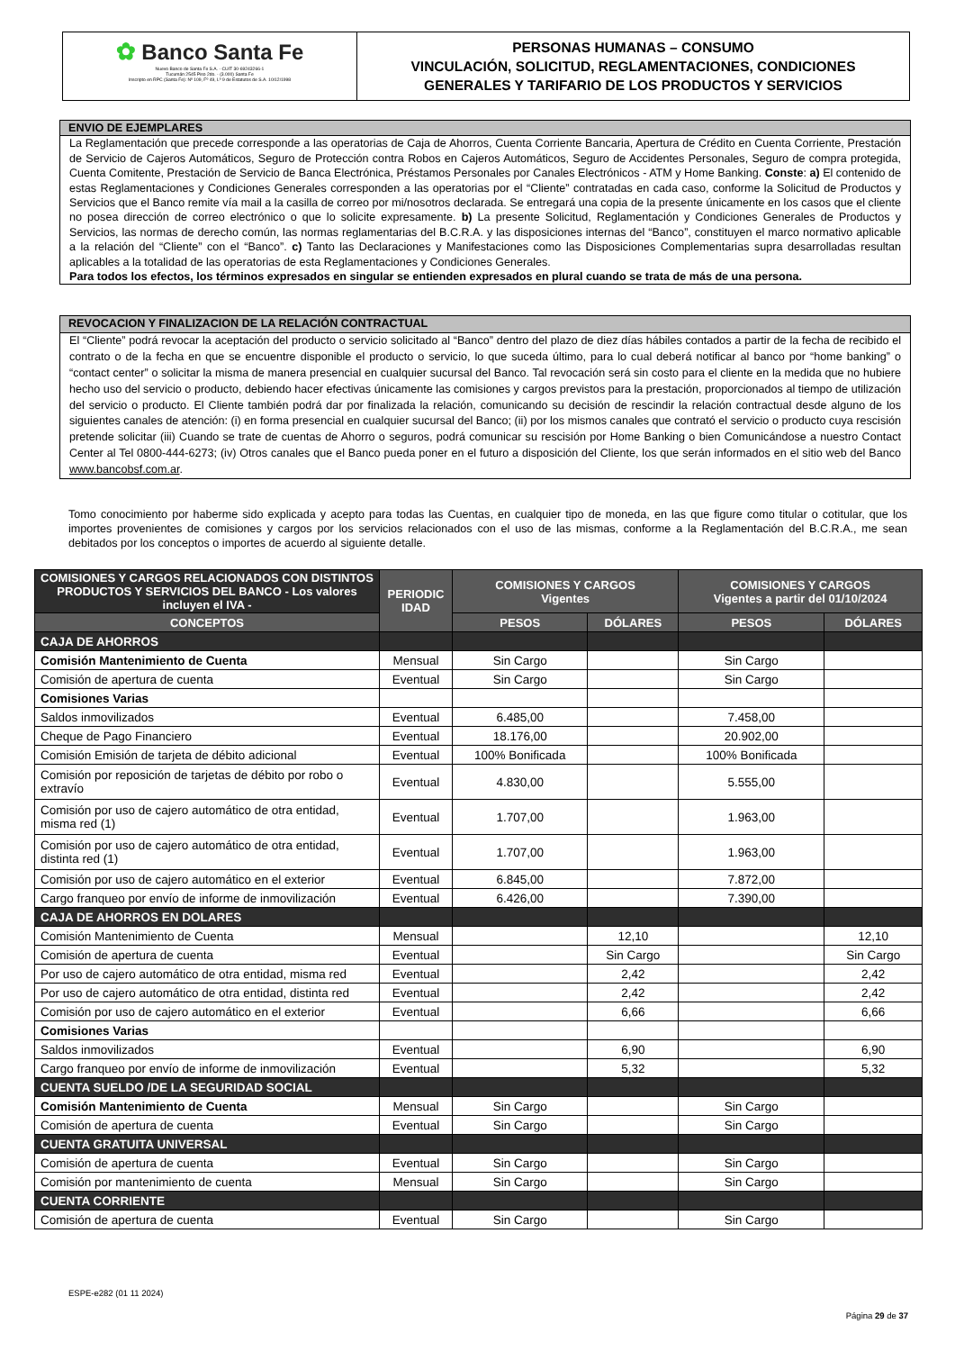✿ Banco Santa Fe
Nuevo Banco de Santa Fe S.A. - CUIT 30-69243266-1
Tucumán 2545 Piso 2do. - (3.000) Santa Fe
Inscripto en RPC (Santa Fe): Nº 109, Fº 49, Lº 9 de Estatutos de S.A. 10/12/1998
PERSONAS HUMANAS – CONSUMO
VINCULACIÓN, SOLICITUD, REGLAMENTACIONES, CONDICIONES
GENERALES Y TARIFARIO DE LOS PRODUCTOS Y SERVICIOS
ENVIO DE EJEMPLARES
La Reglamentación que precede corresponde a las operatorias de Caja de Ahorros, Cuenta Corriente Bancaria, Apertura de Crédito en Cuenta Corriente, Prestación de Servicio de Cajeros Automáticos, Seguro de Protección contra Robos en Cajeros Automáticos, Seguro de Accidentes Personales, Seguro de compra protegida, Cuenta Comitente, Prestación de Servicio de Banca Electrónica, Préstamos Personales por Canales Electrónicos - ATM y Home Banking. Conste: a) El contenido de estas Reglamentaciones y Condiciones Generales corresponden a las operatorias por el “Cliente” contratadas en cada caso, conforme la Solicitud de Productos y Servicios que el Banco remite vía mail a la casilla de correo por mi/nosotros declarada. Se entregará una copia de la presente únicamente en los casos que el cliente no posea dirección de correo electrónico o que lo solicite expresamente. b) La presente Solicitud, Reglamentación y Condiciones Generales de Productos y Servicios, las normas de derecho común, las normas reglamentarias del B.C.R.A. y las disposiciones internas del “Banco”, constituyen el marco normativo aplicable a la relación del “Cliente” con el “Banco”. c) Tanto las Declaraciones y Manifestaciones como las Disposiciones Complementarias supra desarrolladas resultan aplicables a la totalidad de las operatorias de esta Reglamentaciones y Condiciones Generales.
Para todos los efectos, los términos expresados en singular se entienden expresados en plural cuando se trata de más de una persona.
REVOCACION Y FINALIZACION DE LA RELACIÓN CONTRACTUAL
El “Cliente” podrá revocar la aceptación del producto o servicio solicitado al “Banco” dentro del plazo de diez días hábiles contados a partir de la fecha de recibido el contrato o de la fecha en que se encuentre disponible el producto o servicio, lo que suceda último, para lo cual deberá notificar al banco por “home banking” o “contact center” o solicitar la misma de manera presencial en cualquier sucursal del Banco. Tal revocación será sin costo para el cliente en la medida que no hubiere hecho uso del servicio o producto, debiendo hacer efectivas únicamente las comisiones y cargos previstos para la prestación, proporcionados al tiempo de utilización del servicio o producto. El Cliente también podrá dar por finalizada la relación, comunicando su decisión de rescindir la relación contractual desde alguno de los siguientes canales de atención: (i) en forma presencial en cualquier sucursal del Banco; (ii) por los mismos canales que contrató el servicio o producto cuya rescisión pretende solicitar (iii) Cuando se trate de cuentas de Ahorro o seguros, podrá comunicar su rescisión por Home Banking o bien Comunicándose a nuestro Contact Center al Tel 0800-444-6273; (iv) Otros canales que el Banco pueda poner en el futuro a disposición del Cliente, los que serán informados en el sitio web del Banco www.bancobsf.com.ar.
Tomo conocimiento por haberme sido explicada y acepto para todas las Cuentas, en cualquier tipo de moneda, en las que figure como titular o cotitular, que los importes provenientes de comisiones y cargos por los servicios relacionados con el uso de las mismas, conforme a la Reglamentación del B.C.R.A., me sean debitados por los conceptos o importes de acuerdo al siguiente detalle.
| COMISIONES Y CARGOS RELACIONADOS CON DISTINTOS PRODUCTOS Y SERVICIOS DEL BANCO - Los valores incluyen el IVA - | PERIODIC IDAD | COMISIONES Y CARGOS Vigentes | | COMISIONES Y CARGOS Vigentes a partir del 01/10/2024 | |
| --- | --- | --- | --- | --- | --- |
| CONCEPTOS | | PESOS | DÓLARES | PESOS | DÓLARES |
| CAJA DE AHORROS | | | | | |
| Comisión Mantenimiento de Cuenta | Mensual | Sin Cargo | | Sin Cargo | |
| Comisión de apertura de cuenta | Eventual | Sin Cargo | | Sin Cargo | |
| Comisiones Varias | | | | | |
| Saldos inmovilizados | Eventual | 6.485,00 | | 7.458,00 | |
| Cheque de Pago Financiero | Eventual | 18.176,00 | | 20.902,00 | |
| Comisión Emisión de tarjeta de débito adicional | Eventual | 100% Bonificada | | 100% Bonificada | |
| Comisión por reposición de tarjetas de débito por robo o extravío | Eventual | 4.830,00 | | 5.555,00 | |
| Comisión por uso de cajero automático de otra entidad, misma red (1) | Eventual | 1.707,00 | | 1.963,00 | |
| Comisión por uso de cajero automático de otra entidad, distinta red (1) | Eventual | 1.707,00 | | 1.963,00 | |
| Comisión por uso de cajero automático en el exterior | Eventual | 6.845,00 | | 7.872,00 | |
| Cargo franqueo por envío de informe de inmovilización | Eventual | 6.426,00 | | 7.390,00 | |
| CAJA DE AHORROS EN DOLARES | | | | | |
| Comisión Mantenimiento de Cuenta | Mensual | | 12,10 | | 12,10 |
| Comisión de apertura de cuenta | Eventual | | Sin Cargo | | Sin Cargo |
| Por uso de cajero automático de otra entidad, misma red | Eventual | | 2,42 | | 2,42 |
| Por uso de cajero automático de otra entidad, distinta red | Eventual | | 2,42 | | 2,42 |
| Comisión por uso de cajero automático en el exterior | Eventual | | 6,66 | | 6,66 |
| Comisiones Varias | | | | | |
| Saldos inmovilizados | Eventual | | 6,90 | | 6,90 |
| Cargo franqueo por envío de informe de inmovilización | Eventual | | 5,32 | | 5,32 |
| CUENTA SUELDO /DE LA SEGURIDAD SOCIAL | | | | | |
| Comisión Mantenimiento de Cuenta | Mensual | Sin Cargo | | Sin Cargo | |
| Comisión de apertura de cuenta | Eventual | Sin Cargo | | Sin Cargo | |
| CUENTA GRATUITA UNIVERSAL | | | | | |
| Comisión de apertura de cuenta | Eventual | Sin Cargo | | Sin Cargo | |
| Comisión por mantenimiento de cuenta | Mensual | Sin Cargo | | Sin Cargo | |
| CUENTA CORRIENTE | | | | | |
| Comisión de apertura de cuenta | Eventual | Sin Cargo | | Sin Cargo | |
ESPE-e282 (01 11 2024)
Página 29 de 37